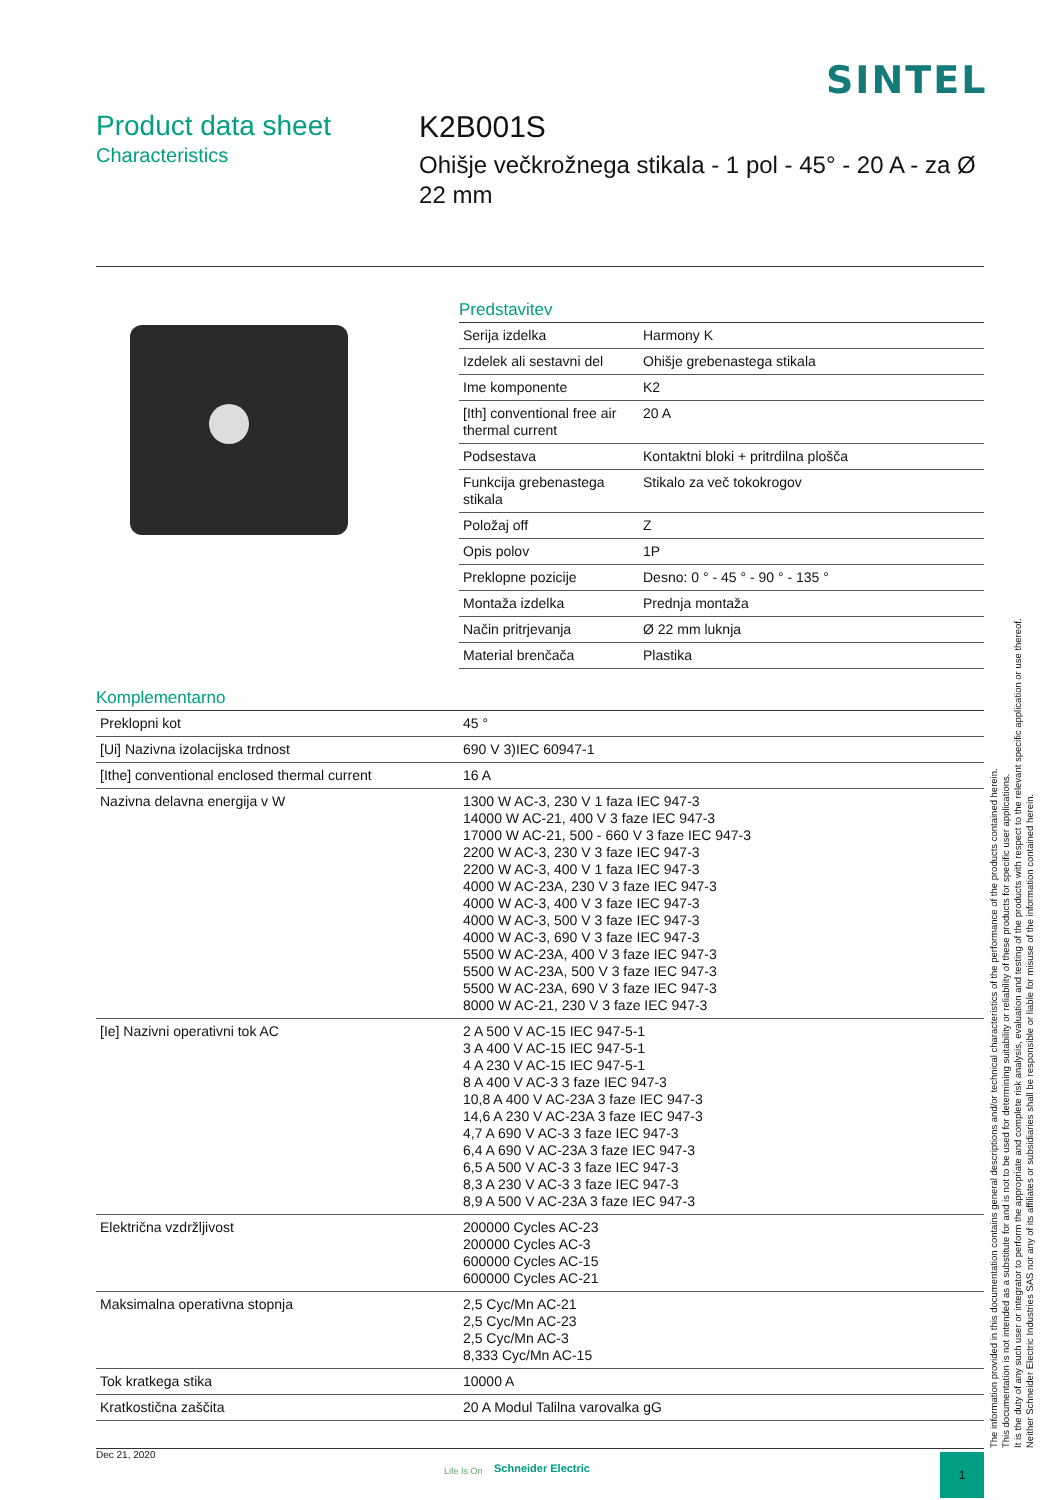SINTEL
Product data sheet
Characteristics
K2B001S
Ohišje večkrožnega stikala - 1 pol - 45° - 20 A - za Ø 22 mm
Predstavitev
| Serija izdelka | Harmony K |
| Izdelek ali sestavni del | Ohišje grebenastega stikala |
| Ime komponente | K2 |
| [Ith] conventional free air thermal current | 20 A |
| Podsestava | Kontaktni bloki + pritrdilna plošča |
| Funkcija grebenastega stikala | Stikalo za več tokokrogov |
| Položaj off | Z |
| Opis polov | 1P |
| Preklopne pozicije | Desno: 0 ° - 45 ° - 90 ° - 135 ° |
| Montaža izdelka | Prednja montaža |
| Način pritrjevanja | Ø 22 mm luknja |
| Material brenčača | Plastika |
Komplementarno
| Preklopni kot | 45 ° |
| [Ui] Nazivna izolacijska trdnost | 690 V 3)IEC 60947-1 |
| [Ithe] conventional enclosed thermal current | 16 A |
| Nazivna delavna energija v W | 1300 W AC-3, 230 V 1 faza IEC 947-3 14000 W AC-21, 400 V 3 faze IEC 947-3 17000 W AC-21, 500 - 660 V 3 faze IEC 947-3 2200 W AC-3, 230 V 3 faze IEC 947-3 2200 W AC-3, 400 V 1 faza IEC 947-3 4000 W AC-23A, 230 V 3 faze IEC 947-3 4000 W AC-3, 400 V 3 faze IEC 947-3 4000 W AC-3, 500 V 3 faze IEC 947-3 4000 W AC-3, 690 V 3 faze IEC 947-3 5500 W AC-23A, 400 V 3 faze IEC 947-3 5500 W AC-23A, 500 V 3 faze IEC 947-3 5500 W AC-23A, 690 V 3 faze IEC 947-3 8000 W AC-21, 230 V 3 faze IEC 947-3 |
| [Ie] Nazivni operativni tok AC | 2 A 500 V AC-15 IEC 947-5-1 3 A 400 V AC-15 IEC 947-5-1 4 A 230 V AC-15 IEC 947-5-1 8 A 400 V AC-3 3 faze IEC 947-3 10,8 A 400 V AC-23A 3 faze IEC 947-3 14,6 A 230 V AC-23A 3 faze IEC 947-3 4,7 A 690 V AC-3 3 faze IEC 947-3 6,4 A 690 V AC-23A 3 faze IEC 947-3 6,5 A 500 V AC-3 3 faze IEC 947-3 8,3 A 230 V AC-3 3 faze IEC 947-3 8,9 A 500 V AC-23A 3 faze IEC 947-3 |
| Električna vzdržljivost | 200000 Cycles AC-23 200000 Cycles AC-3 600000 Cycles AC-15 600000 Cycles AC-21 |
| Maksimalna operativna stopnja | 2,5 Cyc/Mn AC-21 2,5 Cyc/Mn AC-23 2,5 Cyc/Mn AC-3 8,333 Cyc/Mn AC-15 |
| Tok kratkega stika | 10000 A |
| Kratkostična zaščita | 20 A Modul Talilna varovalka gG |
Dec 21, 2020
Life Is On Schneider Electric
1
The information provided in this documentation contains general descriptions and/or technical characteristics of the performance of the products contained herein.
This documentation is not intended as a substitute for and is not to be used for determining suitability or reliability of these products for specific user applications.
It is the duty of any such user or integrator to perform the appropriate and complete risk analysis, evaluation and testing of the products with respect to the relevant specific application or use thereof.
Neither Schneider Electric Industries SAS nor any of its affiliates or subsidiaries shall be responsible or liable for misuse of the information contained herein.